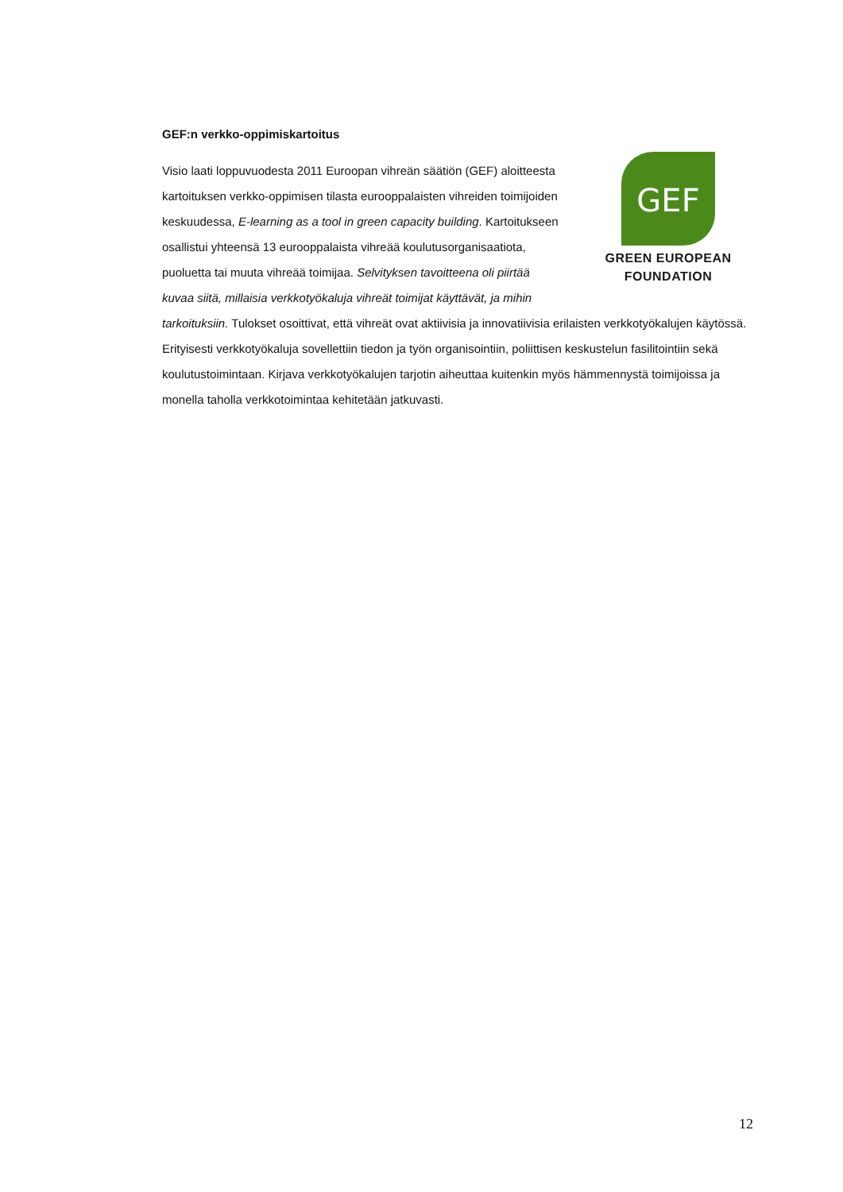GEF:n verkko-oppimiskartoitus
GEF
GREEN EUROPEAN
FOUNDATION
Visio laati loppuvuodesta 2011 Euroopan vihreän säätiön (GEF) aloitteesta kartoituksen verkko-oppimisen tilasta eurooppalaisten vihreiden toimijoiden keskuudessa, E-learning as a tool in green capacity building. Kartoitukseen osallistui yhteensä 13 eurooppalaista vihreää koulutusorganisaatiota, puoluetta tai muuta vihreää toimijaa. Selvityksen tavoitteena oli piirtää kuvaa siitä, millaisia verkkotyökaluja vihreät toimijat käyttävät, ja mihin tarkoituksiin. Tulokset osoittivat, että vihreät ovat aktiivisia ja innovatiivisia erilaisten verkkotyökalujen käytössä. Erityisesti verkkotyökaluja sovellettiin tiedon ja työn organisointiin, poliittisen keskustelun fasilitointiin sekä koulutustoimintaan. Kirjava verkkotyökalujen tarjotin aiheuttaa kuitenkin myös hämmennystä toimijoissa ja monella taholla verkkotoimintaa kehitetään jatkuvasti.
12